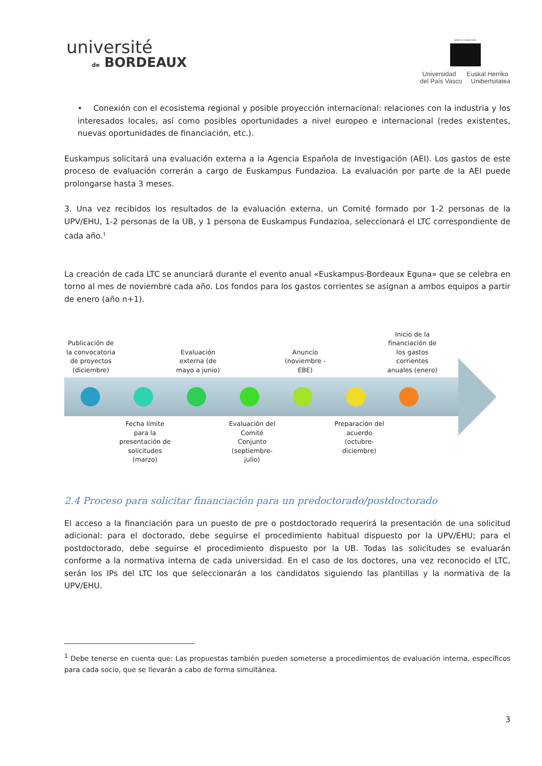université
de BORDEAUX
eman ta zabal zazu
Universidad Euskal Herriko
del País Vasco Unibertsitatea
• Conexión con el ecosistema regional y posible proyección internacional: relaciones con la industria y los interesados locales, así como posibles oportunidades a nivel europeo e internacional (redes existentes, nuevas oportunidades de financiación, etc.).
Euskampus solicitará una evaluación externa a la Agencia Española de Investigación (AEI). Los gastos de este proceso de evaluación correrán a cargo de Euskampus Fundazioa. La evaluación por parte de la AEI puede prolongarse hasta 3 meses.
3. Una vez recibidos los resultados de la evaluación externa, un Comité formado por 1-2 personas de la UPV/EHU, 1-2 personas de la UB, y 1 persona de Euskampus Fundazioa, seleccionará el LTC correspondiente de cada año.<sup>1</sup>
La creación de cada LTC se anunciará durante el evento anual «Euskampus-Bordeaux Eguna» que se celebra en torno al mes de noviembre cada año. Los fondos para los gastos corrientes se asignan a ambos equipos a partir de enero (año n+1).
Publicación de la convocatoria de proyectos (diciembre)
Evaluación externa (de mayo a junio)
Anuncio (noviembre - EBE)
Inicio de la financiación de los gastos corrientes anuales (enero)
Fecha límite para la presentación de solicitudes (marzo)
Evaluación del Comité Conjunto (septiembre-julio)
Preparación del acuerdo (octubre-diciembre)
2.4 Proceso para solicitar financiación para un predoctorado/postdoctorado
El acceso a la financiación para un puesto de pre o postdoctorado requerirá la presentación de una solicitud adicional: para el doctorado, debe seguirse el procedimiento habitual dispuesto por la UPV/EHU; para el postdoctorado, debe seguirse el procedimiento dispuesto por la UB. Todas las solicitudes se evaluarán conforme a la normativa interna de cada universidad. En el caso de los doctores, una vez reconocido el LTC, serán los IPs del LTC los que seleccionarán a los candidatos siguiendo las plantillas y la normativa de la UPV/EHU.
<sup>1</sup> Debe tenerse en cuenta que: Las propuestas también pueden someterse a procedimientos de evaluación interna, específicos para cada socio, que se llevarán a cabo de forma simultánea.
3